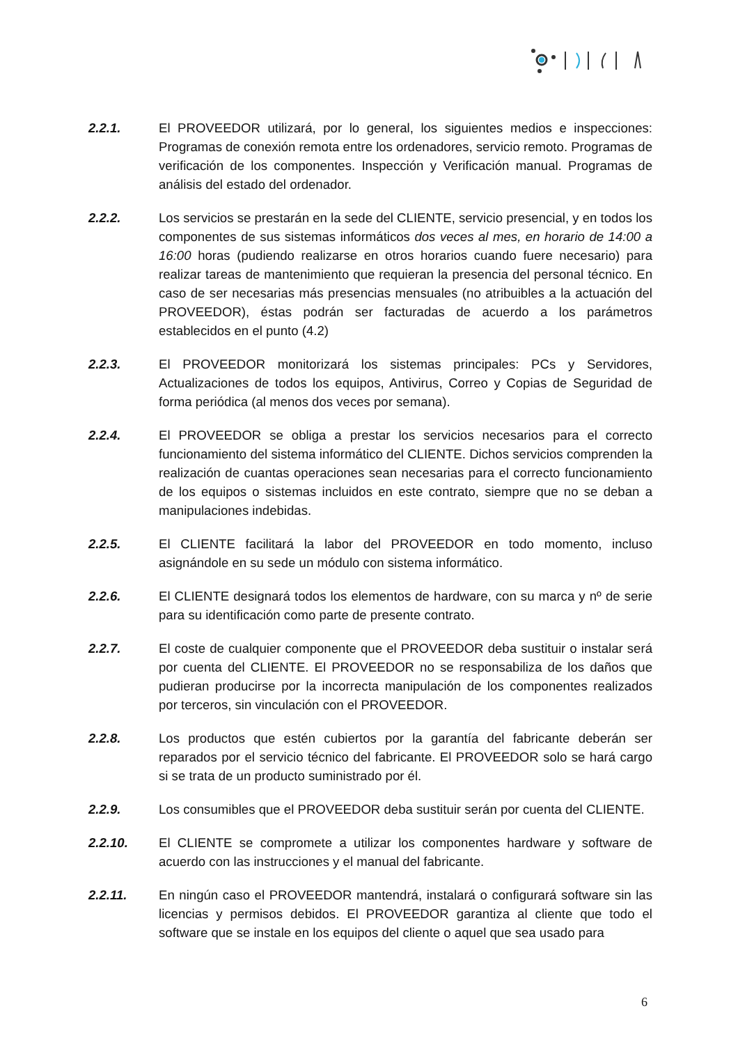2.2.1. El PROVEEDOR utilizará, por lo general, los siguientes medios e inspecciones: Programas de conexión remota entre los ordenadores, servicio remoto. Programas de verificación de los componentes. Inspección y Verificación manual. Programas de análisis del estado del ordenador.
2.2.2. Los servicios se prestarán en la sede del CLIENTE, servicio presencial, y en todos los componentes de sus sistemas informáticos dos veces al mes, en horario de 14:00 a 16:00 horas (pudiendo realizarse en otros horarios cuando fuere necesario) para realizar tareas de mantenimiento que requieran la presencia del personal técnico. En caso de ser necesarias más presencias mensuales (no atribuibles a la actuación del PROVEEDOR), éstas podrán ser facturadas de acuerdo a los parámetros establecidos en el punto (4.2)
2.2.3. El PROVEEDOR monitorizará los sistemas principales: PCs y Servidores, Actualizaciones de todos los equipos, Antivirus, Correo y Copias de Seguridad de forma periódica (al menos dos veces por semana).
2.2.4. El PROVEEDOR se obliga a prestar los servicios necesarios para el correcto funcionamiento del sistema informático del CLIENTE. Dichos servicios comprenden la realización de cuantas operaciones sean necesarias para el correcto funcionamiento de los equipos o sistemas incluidos en este contrato, siempre que no se deban a manipulaciones indebidas.
2.2.5. El CLIENTE facilitará la labor del PROVEEDOR en todo momento, incluso asignándole en su sede un módulo con sistema informático.
2.2.6. El CLIENTE designará todos los elementos de hardware, con su marca y nº de serie para su identificación como parte de presente contrato.
2.2.7. El coste de cualquier componente que el PROVEEDOR deba sustituir o instalar será por cuenta del CLIENTE. El PROVEEDOR no se responsabiliza de los daños que pudieran producirse por la incorrecta manipulación de los componentes realizados por terceros, sin vinculación con el PROVEEDOR.
2.2.8. Los productos que estén cubiertos por la garantía del fabricante deberán ser reparados por el servicio técnico del fabricante. El PROVEEDOR solo se hará cargo si se trata de un producto suministrado por él.
2.2.9. Los consumibles que el PROVEEDOR deba sustituir serán por cuenta del CLIENTE.
2.2.10. El CLIENTE se compromete a utilizar los componentes hardware y software de acuerdo con las instrucciones y el manual del fabricante.
2.2.11. En ningún caso el PROVEEDOR mantendrá, instalará o configurará software sin las licencias y permisos debidos. El PROVEEDOR garantiza al cliente que todo el software que se instale en los equipos del cliente o aquel que sea usado para
6